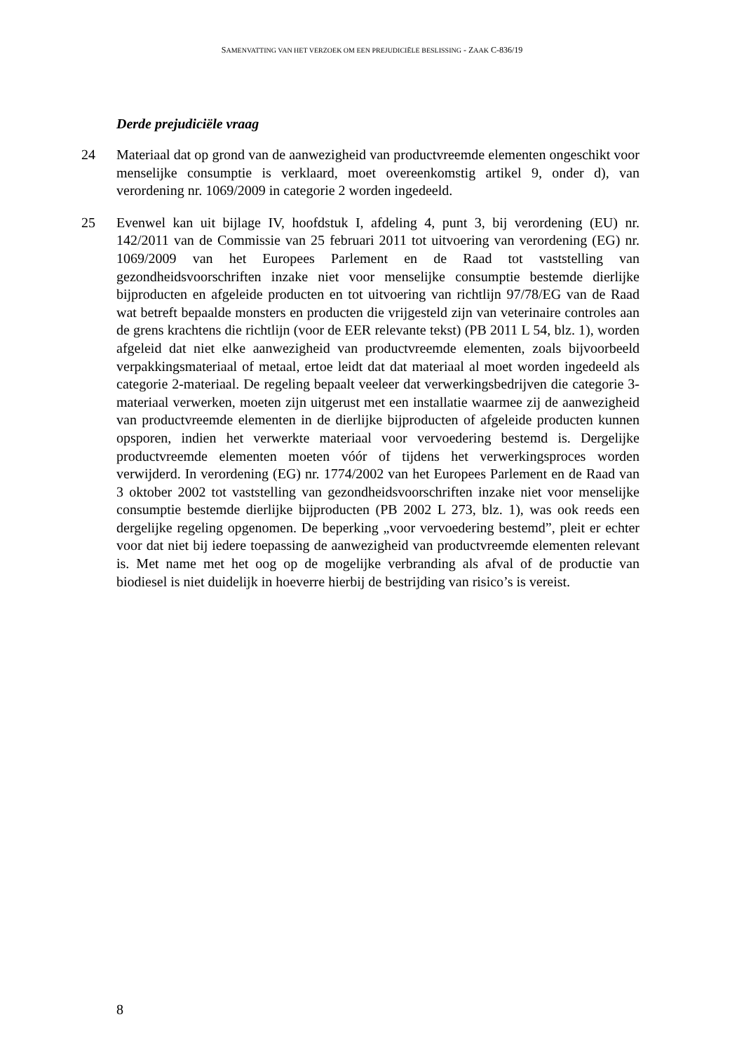SAMENVATTING VAN HET VERZOEK OM EEN PREJUDICIËLE BESLISSING - ZAAK C-836/19
Derde prejudiciële vraag
24 Materiaal dat op grond van de aanwezigheid van productvreemde elementen ongeschikt voor menselijke consumptie is verklaard, moet overeenkomstig artikel 9, onder d), van verordening nr. 1069/2009 in categorie 2 worden ingedeeld.
25 Evenwel kan uit bijlage IV, hoofdstuk I, afdeling 4, punt 3, bij verordening (EU) nr. 142/2011 van de Commissie van 25 februari 2011 tot uitvoering van verordening (EG) nr. 1069/2009 van het Europees Parlement en de Raad tot vaststelling van gezondheidsvoorschriften inzake niet voor menselijke consumptie bestemde dierlijke bijproducten en afgeleide producten en tot uitvoering van richtlijn 97/78/EG van de Raad wat betreft bepaalde monsters en producten die vrijgesteld zijn van veterinaire controles aan de grens krachtens die richtlijn (voor de EER relevante tekst) (PB 2011 L 54, blz. 1), worden afgeleid dat niet elke aanwezigheid van productvreemde elementen, zoals bijvoorbeeld verpakkingsmateriaal of metaal, ertoe leidt dat dat materiaal al moet worden ingedeeld als categorie 2-materiaal. De regeling bepaalt veeleer dat verwerkingsbedrijven die categorie 3-materiaal verwerken, moeten zijn uitgerust met een installatie waarmee zij de aanwezigheid van productvreemde elementen in de dierlijke bijproducten of afgeleide producten kunnen opsporen, indien het verwerkte materiaal voor vervoedering bestemd is. Dergelijke productvreemde elementen moeten vóór of tijdens het verwerkingsproces worden verwijderd. In verordening (EG) nr. 1774/2002 van het Europees Parlement en de Raad van 3 oktober 2002 tot vaststelling van gezondheidsvoorschriften inzake niet voor menselijke consumptie bestemde dierlijke bijproducten (PB 2002 L 273, blz. 1), was ook reeds een dergelijke regeling opgenomen. De beperking „voor vervoedering bestemd”, pleit er echter voor dat niet bij iedere toepassing de aanwezigheid van productvreemde elementen relevant is. Met name met het oog op de mogelijke verbranding als afval of de productie van biodiesel is niet duidelijk in hoeverre hierbij de bestrijding van risico’s is vereist.
8